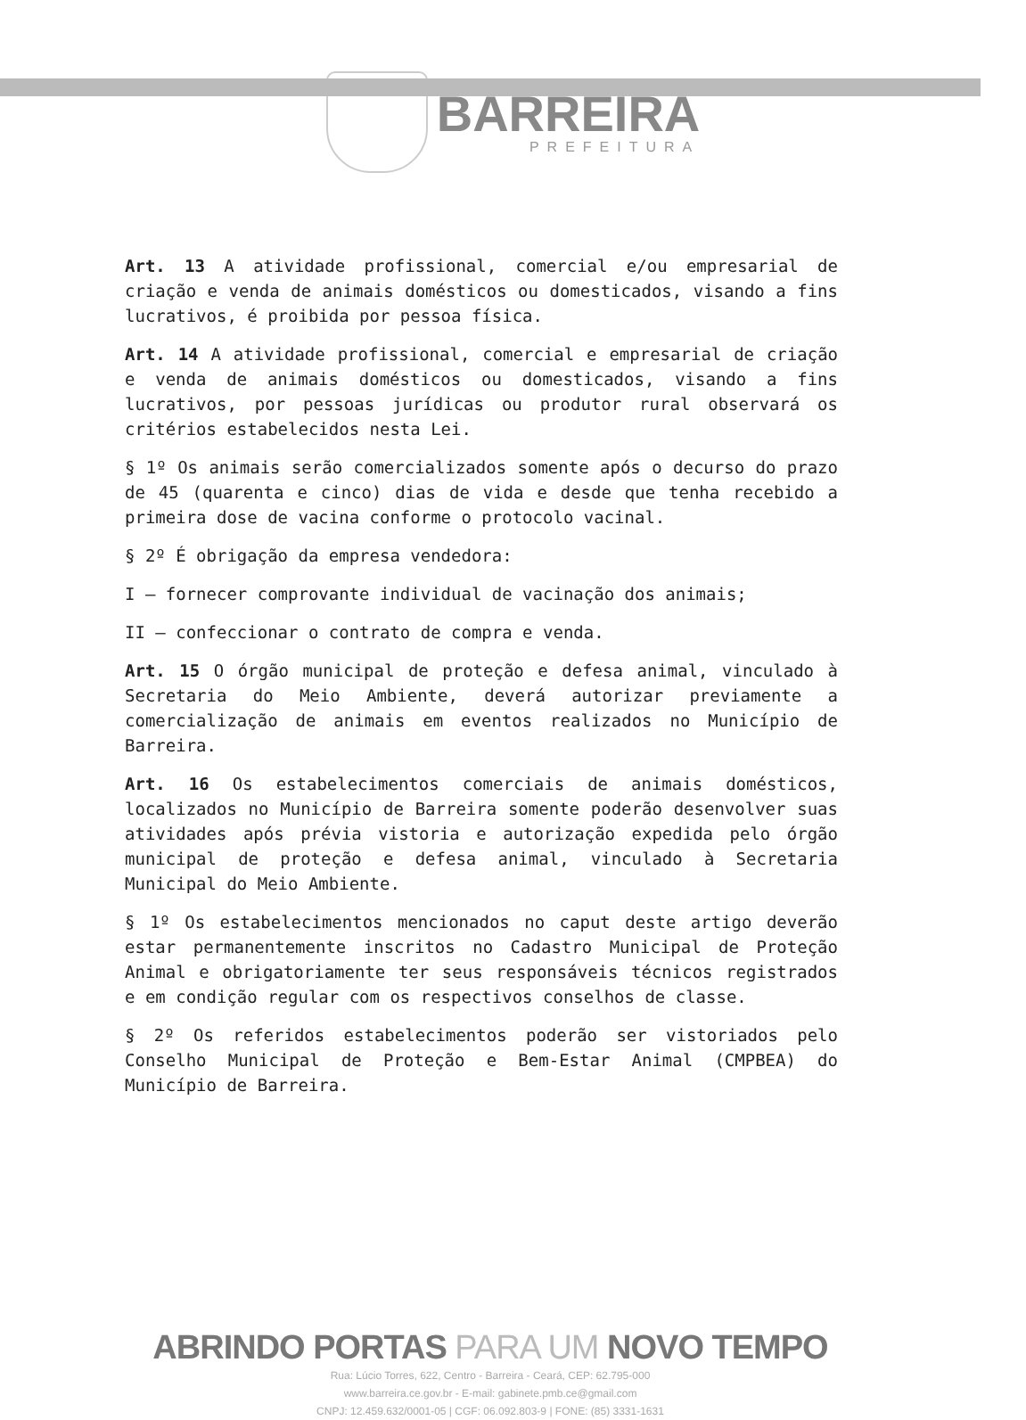BARREIRA
PREFEITURA
Art. 13 A atividade profissional, comercial e/ou empresarial de criação e venda de animais domésticos ou domesticados, visando a fins lucrativos, é proibida por pessoa física.
Art. 14 A atividade profissional, comercial e empresarial de criação e venda de animais domésticos ou domesticados, visando a fins lucrativos, por pessoas jurídicas ou produtor rural observará os critérios estabelecidos nesta Lei.
§ 1º Os animais serão comercializados somente após o decurso do prazo de 45 (quarenta e cinco) dias de vida e desde que tenha recebido a primeira dose de vacina conforme o protocolo vacinal.
§ 2º É obrigação da empresa vendedora:
I – fornecer comprovante individual de vacinação dos animais;
II – confeccionar o contrato de compra e venda.
Art. 15 O órgão municipal de proteção e defesa animal, vinculado à Secretaria do Meio Ambiente, deverá autorizar previamente a comercialização de animais em eventos realizados no Município de Barreira.
Art. 16 Os estabelecimentos comerciais de animais domésticos, localizados no Município de Barreira somente poderão desenvolver suas atividades após prévia vistoria e autorização expedida pelo órgão municipal de proteção e defesa animal, vinculado à Secretaria Municipal do Meio Ambiente.
§ 1º Os estabelecimentos mencionados no caput deste artigo deverão estar permanentemente inscritos no Cadastro Municipal de Proteção Animal e obrigatoriamente ter seus responsáveis técnicos registrados e em condição regular com os respectivos conselhos de classe.
§ 2º Os referidos estabelecimentos poderão ser vistoriados pelo Conselho Municipal de Proteção e Bem-Estar Animal (CMPBEA) do Município de Barreira.
ABRINDO PORTAS PARA UM NOVO TEMPO
Rua: Lúcio Torres, 622, Centro - Barreira - Ceará, CEP: 62.795-000
www.barreira.ce.gov.br - E-mail: gabinete.pmb.ce@gmail.com
CNPJ: 12.459.632/0001-05 | CGF: 06.092.803-9 | FONE: (85) 3331-1631